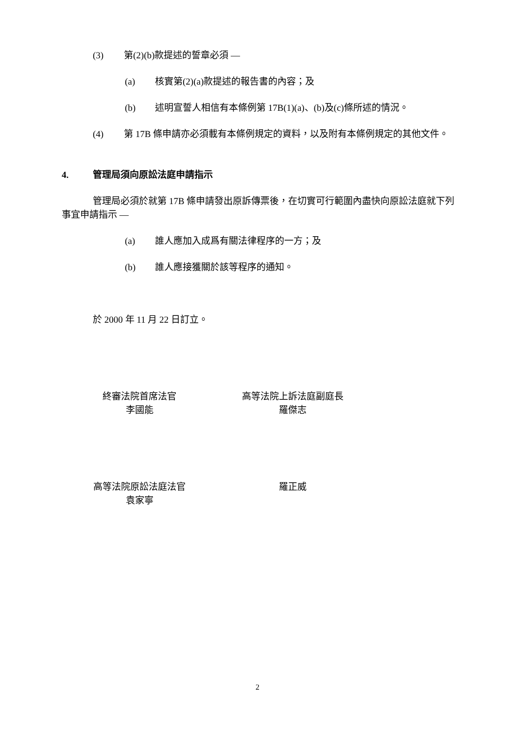(3) 第(2)(b)款提述的誓章必須 —
(a) 核實第(2)(a)款提述的報告書的內容；及
(b) 述明宣誓人相信有本條例第 17B(1)(a)、(b)及(c)條所述的情況。
(4) 第 17B 條申請亦必須載有本條例規定的資料，以及附有本條例規定的其他文件。
4. 管理局須向原訟法庭申請指示
管理局必須於就第 17B 條申請發出原訴傳票後，在切實可行範圍內盡快向原訟法庭就下列事宜申請指示 —
(a) 誰人應加入成爲有關法律程序的一方；及
(b) 誰人應接獲關於該等程序的通知。
於 2000 年 11 月 22 日訂立。
終審法院首席法官
李國能
高等法院上訴法庭副庭長
羅傑志
高等法院原訟法庭法官
袁家寧
羅正威
2